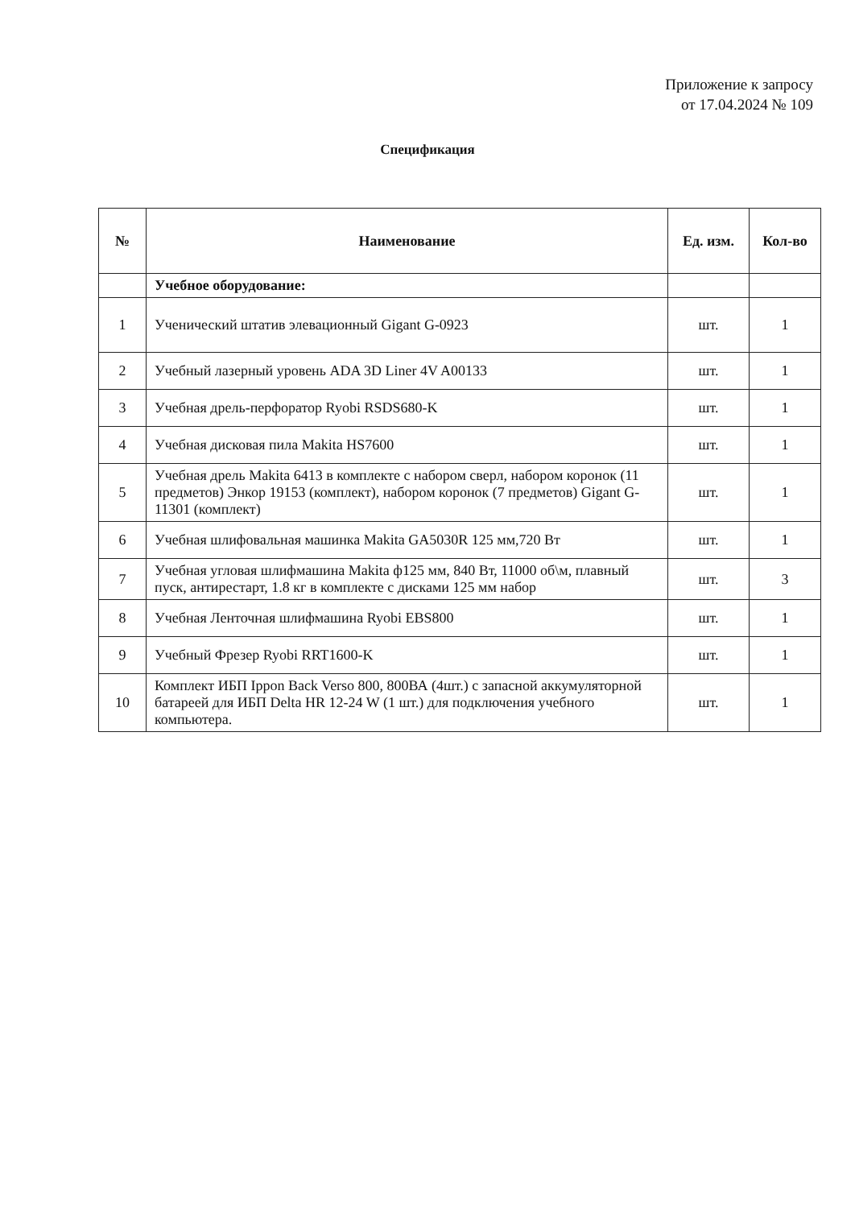Приложение к запросу
от 17.04.2024 № 109
Спецификация
| № | Наименование | Ед. изм. | Кол-во |
| --- | --- | --- | --- |
| | Учебное оборудование: | | |
| 1 | Ученический штатив элевационный Gigant G-0923 | шт. | 1 |
| 2 | Учебный лазерный уровень ADA 3D Liner 4V A00133 | шт. | 1 |
| 3 | Учебная дрель-перфоратор Ryobi RSDS680-K | шт. | 1 |
| 4 | Учебная дисковая пила Makita HS7600 | шт. | 1 |
| 5 | Учебная дрель Makita 6413 в комплекте с набором сверл, набором коронок (11 предметов) Энкор 19153 (комплект), набором коронок (7 предметов) Gigant G-11301 (комплект) | шт. | 1 |
| 6 | Учебная шлифовальная машинка Makita GA5030R 125 мм,720 Вт | шт. | 1 |
| 7 | Учебная угловая шлифмашина Makita ф125 мм, 840 Вт, 11000 об\м, плавный пуск, антирестарт, 1.8 кг в комплекте с дисками 125 мм набор | шт. | 3 |
| 8 | Учебная Ленточная шлифмашина Ryobi EBS800 | шт. | 1 |
| 9 | Учебный Фрезер Ryobi RRT1600-K | шт. | 1 |
| 10 | Комплект ИБП Ippon Back Verso 800, 800ВА (4шт.) с запасной аккумуляторной батареей для ИБП Delta HR 12-24 W (1 шт.) для подключения учебного компьютера. | шт. | 1 |